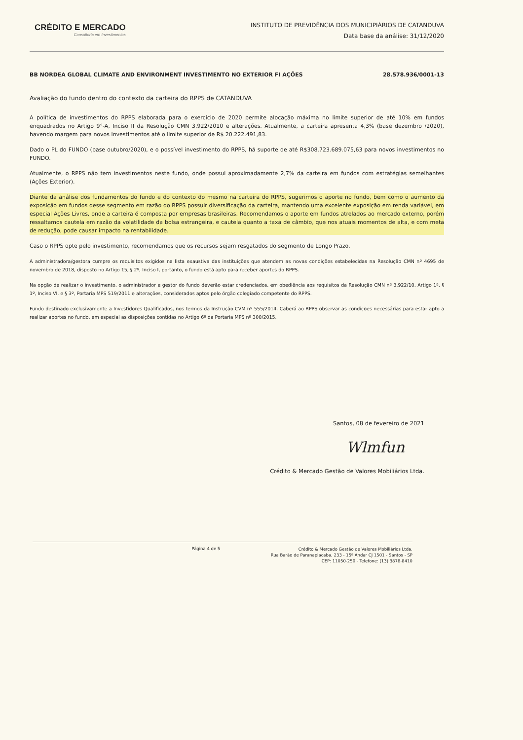CRÉDITO E MERCADO
Consultoria em Investimentos
INSTITUTO DE PREVIDÊNCIA DOS MUNICIPIÁRIOS DE CATANDUVA
Data base da análise: 31/12/2020
BB NORDEA GLOBAL CLIMATE AND ENVIRONMENT INVESTIMENTO NO EXTERIOR FI AÇÕES 28.578.936/0001-13
Avaliação do fundo dentro do contexto da carteira do RPPS de CATANDUVA
A política de investimentos do RPPS elaborada para o exercício de 2020 permite alocação máxima no limite superior de até 10% em fundos enquadrados no Artigo 9°-A, Inciso II da Resolução CMN 3.922/2010 e alterações. Atualmente, a carteira apresenta 4,3% (base dezembro /2020), havendo margem para novos investimentos até o limite superior de R$ 20.222.491,83.
Dado o PL do FUNDO (base outubro/2020), e o possível investimento do RPPS, há suporte de até R$308.723.689.075,63 para novos investimentos no FUNDO.
Atualmente, o RPPS não tem investimentos neste fundo, onde possui aproximadamente 2,7% da carteira em fundos com estratégias semelhantes (Ações Exterior).
Diante da análise dos fundamentos do fundo e do contexto do mesmo na carteira do RPPS, sugerimos o aporte no fundo, bem como o aumento da exposição em fundos desse segmento em razão do RPPS possuir diversificação da carteira, mantendo uma excelente exposição em renda variável, em especial Ações Livres, onde a carteira é composta por empresas brasileiras. Recomendamos o aporte em fundos atrelados ao mercado externo, porém ressaltamos cautela em razão da volatilidade da bolsa estrangeira, e cautela quanto a taxa de câmbio, que nos atuais momentos de alta, e com meta de redução, pode causar impacto na rentabilidade.
Caso o RPPS opte pelo investimento, recomendamos que os recursos sejam resgatados do segmento de Longo Prazo.
A administradora/gestora cumpre os requisitos exigidos na lista exaustiva das instituições que atendem as novas condições estabelecidas na Resolução CMN nº 4695 de novembro de 2018, disposto no Artigo 15, § 2º, Inciso I, portanto, o fundo está apto para receber aportes do RPPS.
Na opção de realizar o investimento, o administrador e gestor do fundo deverão estar credenciados, em obediência aos requisitos da Resolução CMN nº 3.922/10, Artigo 1º, § 1º, Inciso VI, e § 3º, Portaria MPS 519/2011 e alterações, considerados aptos pelo órgão colegiado competente do RPPS.
Fundo destinado exclusivamente a Investidores Qualificados, nos termos da Instrução CVM nº 555/2014. Caberá ao RPPS observar as condições necessárias para estar apto a realizar aportes no fundo, em especial as disposições contidas no Artigo 6º da Portaria MPS nº 300/2015.
Santos, 08 de fevereiro de 2021
Wlmfun
Crédito & Mercado Gestão de Valores Mobiliários Ltda.
Página 4 de 5
Crédito & Mercado Gestão de Valores Mobiliários Ltda.
Rua Barão de Paranapiacaba, 233 - 15º Andar CJ 1501 - Santos - SP
CEP: 11050-250 - Telefone: (13) 3878-8410